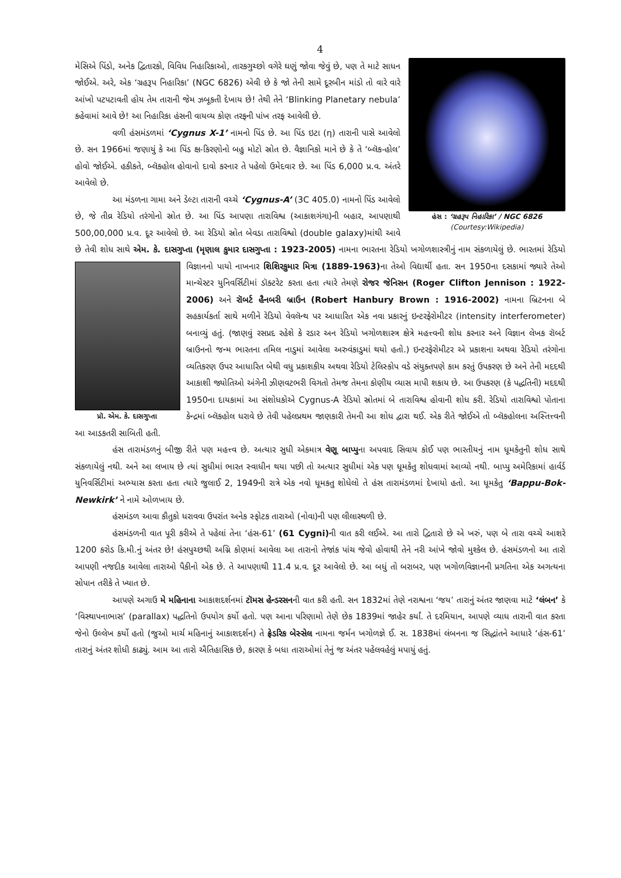4
હંસ : ‘ગ્રહરૂપ નિહારિકા’ / NGC 6826
(Courtesy:Wikipedia)
મેસિએ પિંડો, અનેક દ્વિતારકો, વિવિધ નિહારિકાઓ, તારકગુચ્છો વગેરે ઘણું જોવા જેવું છે, પણ તે માટે સાધન જોઈએ. અરે, એક ‘ગ્રહરૂપ નિહારિકા’ (NGC 6826) એવી છે કે જો તેની સામે દૂરબીન માંડો તો વારે વારે આંખો પટપટાવતી હોય તેમ તારાની જેમ ઝબૂકતી દેખાય છે! તેથી તેને ‘Blinking Planetary nebula’ કહેવામાં આવે છે! આ નિહારિકા હંસની વાયવ્ય કોણ તરફની પાંખ તરફ આવેલી છે.
વળી હંસમંડળમાં ‘Cygnus X-1’ નામનો પિંડ છે. આ પિંડ ઇટા (η) તારાની પાસે આવેલો છે. સન 1966માં જણાયું કે આ પિંડ ક્ષ-કિરણોનો બહુ મોટો સ્રોત છે. વૈજ્ઞાનિકો માને છે કે તે ‘બ્લૅક-હોલ’ હોવો જોઈએ. હકીકતે, બ્લૅકહોલ હોવાનો દાવો કરનાર તે પહેલો ઉમેદવાર છે. આ પિંડ 6,000 પ્ર.વ. અંતરે આવેલો છે.
આ મંડળના ગામા અને ડેલ્ટા તારાની વચ્ચે ‘Cygnus-A’ (3C 405.0) નામનો પિંડ આવેલો છે, જે તીવ્ર રેડિયો તરંગોનો સ્રોત છે. આ પિંડ આપણા તારાવિશ્વ (આકાશગંગા)ની બહાર, આપણાથી 500,00,000 પ્ર.વ. દૂર આવેલો છે. આ રેડિયો સ્રોત બેવડા તારાવિશ્વો (double galaxy)માંથી આવે છે તેવી શોધ સાથે એમ. કે. દાસગુપ્તા (મૃણાલ કુમાર દાસગુપ્તા : 1923-2005) નામના ભારતના રેડિયો ખગોળશાસ્ત્રીનું નામ સંકળાયેલું છે. ભારતમાં રેડિયો પ્રૉ. એમ. કે. દાસગુપ્તા વિજ્ઞાનનો પાયો નાખનાર શિશિરકુમાર મિત્રા (1889-1963) ના તેઓ વિદ્યાર્થી હતા. સન 1950ના દસકામાં જ્યારે તેઓ માન્ચેસ્ટર યુનિવર્સિટીમાં ડૉક્ટરેટ કરતા હતા ત્યારે તેમણે રોજર જેનિસન (Roger Clifton Jennison : 1922-2006) અને રૉબર્ટ હૈનબરી બ્રાઉન (Robert Hanbury Brown : 1916-2002) નામના બ્રિટનના બે સહકાર્યકર્તા સાથે મળીને રેડિયો વેવલૅન્થ પર આધારિત એક નવા પ્રકારનું ઇન્ટરફેરોમીટર (intensity interferometer) બનાવ્યું હતું. (જાણવું રસપ્રદ રહેશે કે રડાર અન રેડિયો ખગોળશાસ્ત્ર ક્ષેત્રે મહત્ત્વની શોધ કરનાર અને વિજ્ઞાન લેખક રૉબર્ટ બ્રાઉનનો જન્મ ભારતના તમિલ નાડુમાં આવેલા અરુવંકાડુમાં થયો હતો.) ઇન્ટરફેરોમીટર એ પ્રકાશના અથવા રેડિયો તરંગોના વ્યતિકરણ ઉપર આધારિત બેથી વધુ પ્રકાશકીય અથવા રેડિયો ટેલિસ્કોપ વડે સંયુક્તપણે કામ કરતું ઉપકરણ છે અને તેની મદદથી આકાશી જ્યોતિઓ અંગેની ઝીણવટભરી વિગતો તેમજ તેમના કોણીય વ્યાસ માપી શકાય છે. આ ઉપકરણ (કે પદ્ધતિની) મદદથી 1950ના દાયકામાં આ સંશોધકોએ Cygnus-A રેડિયો સ્રોતમાં બે તારાવિશ્વ હોવાની શોધ કરી. રેડિયો તારાવિશ્વો પોતાના કેન્દ્રમાં બ્લૅકહોલ ધરાવે છે તેવી પહેલપ્રથમ જાણકારી તેમની આ શોધ દ્વારા થઈ. એક રીતે જોઈએ તો બ્લૅકહોલના અસ્તિત્ત્વની આ આડકતરી સાબિતી હતી.
હંસ તારામંડળનું બીજી રીતે પણ મહત્ત્વ છે. અત્યાર સુધી એકમાત્ર વેણૂ બાપ્પુના અપવાદ સિવાય કોઈ પણ ભારતીયનું નામ ધૂમકેતુની શોધ સાથે સંકળાયેલું નથી. અને આ લખાય છે ત્યાં સુધીમાં ભારત સ્વાધીન થયા પછી તો અત્યાર સુધીમાં એક પણ ધૂમકેતુ શોધવામાં આવ્યો નથી. બાપ્પુ અમેરિકામાં હાર્વર્ડ યુનિવર્સિટીમાં અભ્યાસ કરતા હતા ત્યારે જુલાઈ 2, 1949ની રાત્રે એક નવો ધૂમકતુ શોધેલો તે હંસ તારામંડળમાં દેખાયો હતો. આ ધૂમકેતુ ‘Bappu-Bok-Newkirk’ ને નામે ઓળખાય છે.
હંસમંડળ આવા કૌતુકો ધરાવવા ઉપરાંત અનેક સ્ફોટક તારાઓ (નોવા)ની પણ લીલાસ્થળી છે.
હંસમંડળની વાત પૂરી કરીએ તે પહેલાં તેના ‘હંસ-61’ (61 Cygni) ની વાત કરી લઈએ. આ તારો દ્વિતારો છે એ ખરું, પણ બે તારા વચ્ચે આશરે 1200 કરોડ કિ.મી.નું અંતર છે! હંસપુચ્છથી અગ્નિ કોણમાં આવેલા આ તારાનો તેજાંક પાંચ જેવો હોવાથી તેને નરી આંખે જોવો મુશ્કેલ છે. હંસમંડળનો આ તારો આપણી નજદીક આવેલા તારાઓ પૈકીનો એક છે. તે આપણાથી 11.4 પ્ર.વ. દૂર આવેલો છે. આ બધું તો બરાબર, પણ ખગોળવિજ્ઞાનની પ્રગતિના એક અગત્યના સોપાન તરીકે તે ખ્યાત છે.
આપણે અગાઉ મે મહિનાના આકાશદર્શનમાં ટૉમસ હેન્ડરસનની વાત કરી હતી. સન 1832માં તેણે નરાશ્વના ‘જય’ તારાનું અંતર જાણવા માટે ‘લંબન’ કે ‘વિસ્થાપનાભાસ’ (parallax) પદ્ધતિનો ઉપયોગ કર્યો હતો. પણ આના પરિણામો તેણે છેક 1839માં જાહેર કર્યાં. તે દરમિયાન, આપણે વ્યાધ તારાની વાત કરતા જેનો ઉલ્લેખ કર્યો હતો (જુઓ માર્ચ મહિનાનું આકાશદર્શન) તે ફ્રેડરિક બેસ્સેલ નામના જર્મન ખગોળજ્ઞે ઈ. સ. 1838માં લંબનના જ સિદ્ધાંતને આધારે ‘હંસ-61’ તારાનું અંતર શોધી કાઢ્યું. આમ આ તારો ઐતિહાસિક છે, કારણ કે બધા તારાઓમાં તેનું જ અંતર પહેલવહેલું મપાયું હતું.